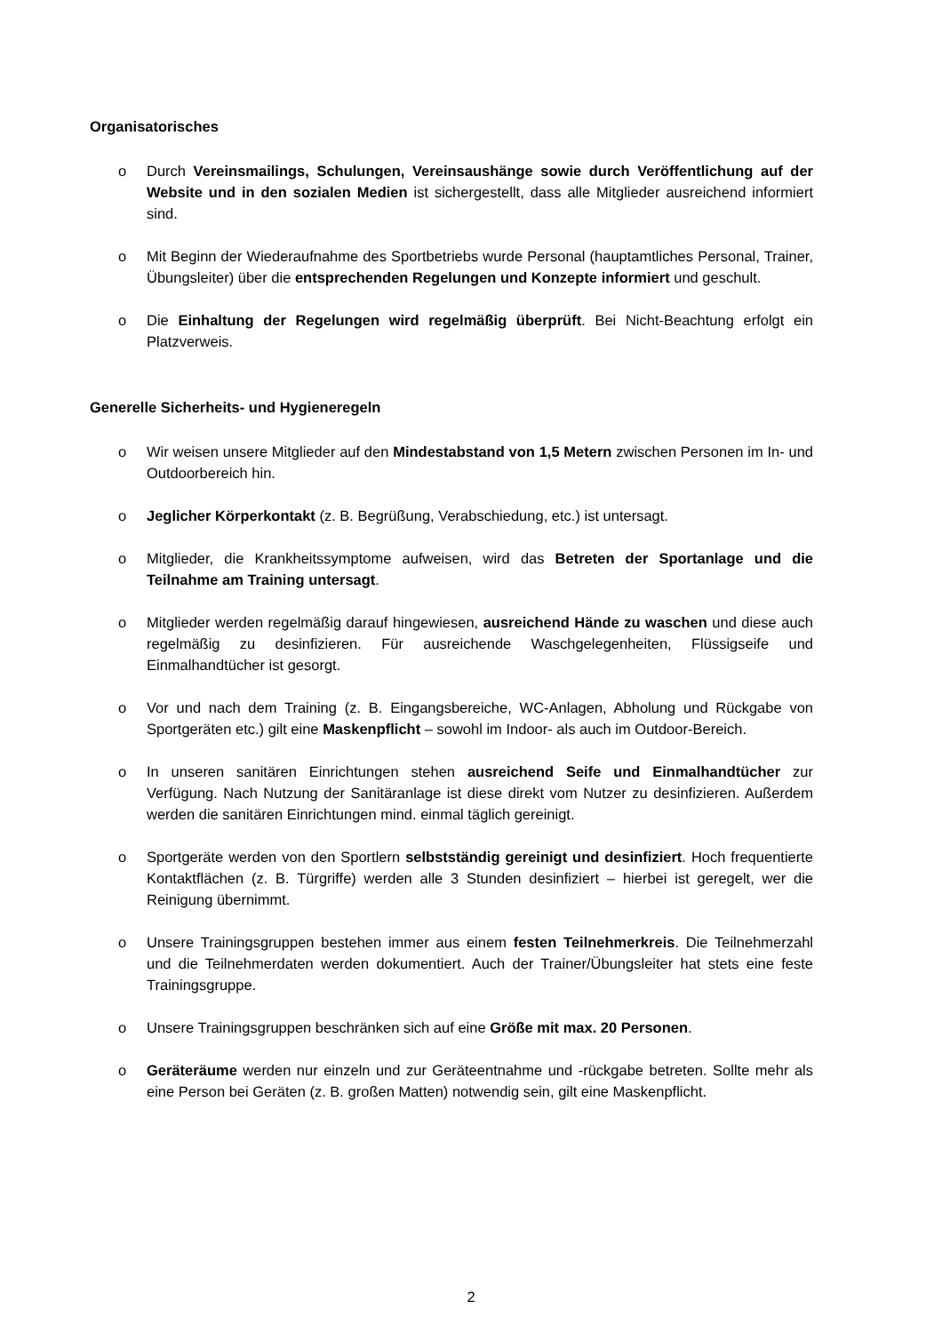Organisatorisches
o Durch Vereinsmailings, Schulungen, Vereinsaushänge sowie durch Veröffentlichung auf der Website und in den sozialen Medien ist sichergestellt, dass alle Mitglieder ausreichend informiert sind.
o Mit Beginn der Wiederaufnahme des Sportbetriebs wurde Personal (hauptamtliches Personal, Trainer, Übungsleiter) über die entsprechenden Regelungen und Konzepte informiert und geschult.
o Die Einhaltung der Regelungen wird regelmäßig überprüft. Bei Nicht-Beachtung erfolgt ein Platzverweis.
Generelle Sicherheits- und Hygieneregeln
o Wir weisen unsere Mitglieder auf den Mindestabstand von 1,5 Metern zwischen Personen im In- und Outdoorbereich hin.
o Jeglicher Körperkontakt (z. B. Begrüßung, Verabschiedung, etc.) ist untersagt.
o Mitglieder, die Krankheitssymptome aufweisen, wird das Betreten der Sportanlage und die Teilnahme am Training untersagt.
o Mitglieder werden regelmäßig darauf hingewiesen, ausreichend Hände zu waschen und diese auch regelmäßig zu desinfizieren. Für ausreichende Waschgelegenheiten, Flüssigseife und Einmalhandtücher ist gesorgt.
o Vor und nach dem Training (z. B. Eingangsbereiche, WC-Anlagen, Abholung und Rückgabe von Sportgeräten etc.) gilt eine Maskenpflicht – sowohl im Indoor- als auch im Outdoor-Bereich.
o In unseren sanitären Einrichtungen stehen ausreichend Seife und Einmalhandtücher zur Verfügung. Nach Nutzung der Sanitäranlage ist diese direkt vom Nutzer zu desinfizieren. Außerdem werden die sanitären Einrichtungen mind. einmal täglich gereinigt.
o Sportgeräte werden von den Sportlern selbstständig gereinigt und desinfiziert. Hoch frequentierte Kontaktflächen (z. B. Türgriffe) werden alle 3 Stunden desinfiziert – hierbei ist geregelt, wer die Reinigung übernimmt.
o Unsere Trainingsgruppen bestehen immer aus einem festen Teilnehmerkreis. Die Teilnehmerzahl und die Teilnehmerdaten werden dokumentiert. Auch der Trainer/Übungsleiter hat stets eine feste Trainingsgruppe.
o Unsere Trainingsgruppen beschränken sich auf eine Größe mit max. 20 Personen.
o Geräteräume werden nur einzeln und zur Geräteentnahme und -rückgabe betreten. Sollte mehr als eine Person bei Geräten (z. B. großen Matten) notwendig sein, gilt eine Maskenpflicht.
2